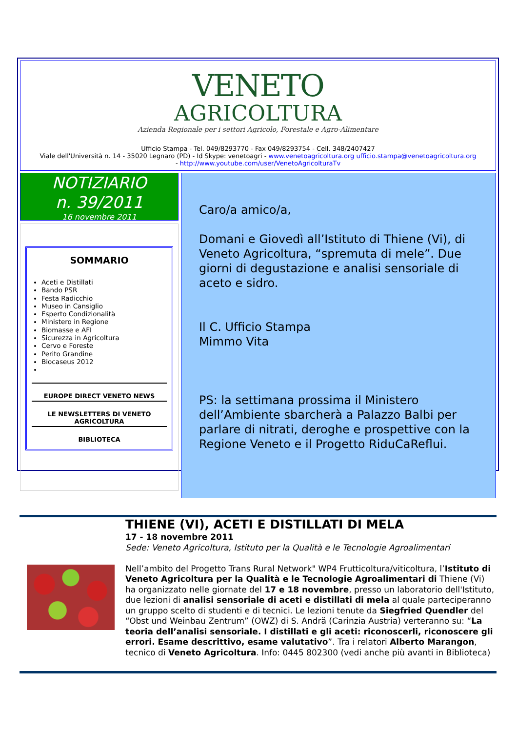VENETO
AGRICOLTURA
Azienda Regionale per i settori Agricolo, Forestale e Agro-Alimentare
Ufficio Stampa - Tel. 049/8293770 - Fax 049/8293754 - Cell. 348/2407427
Viale dell'Università n. 14 - 35020 Legnaro (PD) - Id Skype: venetoagri - www.venetoagricoltura.org ufficio.stampa@venetoagricoltura.org
- http://www.youtube.com/user/VenetoAgricolturaTv
NOTIZIARIO
n. 39/2011
16 novembre 2011
SOMMARIO
Aceti e Distillati
Bando PSR
Festa Radicchio
Museo in Cansiglio
Esperto Condizionalità
Ministero in Regione
Biomasse e AFI
Sicurezza in Agricoltura
Cervo e Foreste
Perito Grandine
Biocaseus 2012
EUROPE DIRECT VENETO NEWS
LE NEWSLETTERS DI VENETO AGRICOLTURA
BIBLIOTECA
Caro/a amico/a,
Domani e Giovedì all’Istituto di Thiene (Vi), di Veneto Agricoltura, “spremuta di mele”. Due giorni di degustazione e analisi sensoriale di aceto e sidro.
Il C. Ufficio Stampa
Mimmo Vita
PS: la settimana prossima il Ministero dell’Ambiente sbarcherà a Palazzo Balbi per parlare di nitrati, deroghe e prospettive con la Regione Veneto e il Progetto RiduCaReflui.
THIENE (VI), ACETI E DISTILLATI DI MELA
17 - 18 novembre 2011
Sede: Veneto Agricoltura, Istituto per la Qualità e le Tecnologie Agroalimentari
Nell’ambito del Progetto Trans Rural Network" WP4 Frutticoltura/viticoltura, l’Istituto di Veneto Agricoltura per la Qualità e le Tecnologie Agroalimentari di Thiene (Vi) ha organizzato nelle giornate del 17 e 18 novembre, presso un laboratorio dell'Istituto, due lezioni di analisi sensoriale di aceti e distillati di mela al quale parteciperanno un gruppo scelto di studenti e di tecnici. Le lezioni tenute da Siegfried Quendler del “Obst und Weinbau Zentrum” (OWZ) di S. Andrä (Carinzia Austria) verteranno su: “La teoria dell’analisi sensoriale. I distillati e gli aceti: riconoscerli, riconoscere gli errori. Esame descrittivo, esame valutativo”. Tra i relatori Alberto Marangon, tecnico di Veneto Agricoltura. Info: 0445 802300 (vedi anche più avanti in Biblioteca)